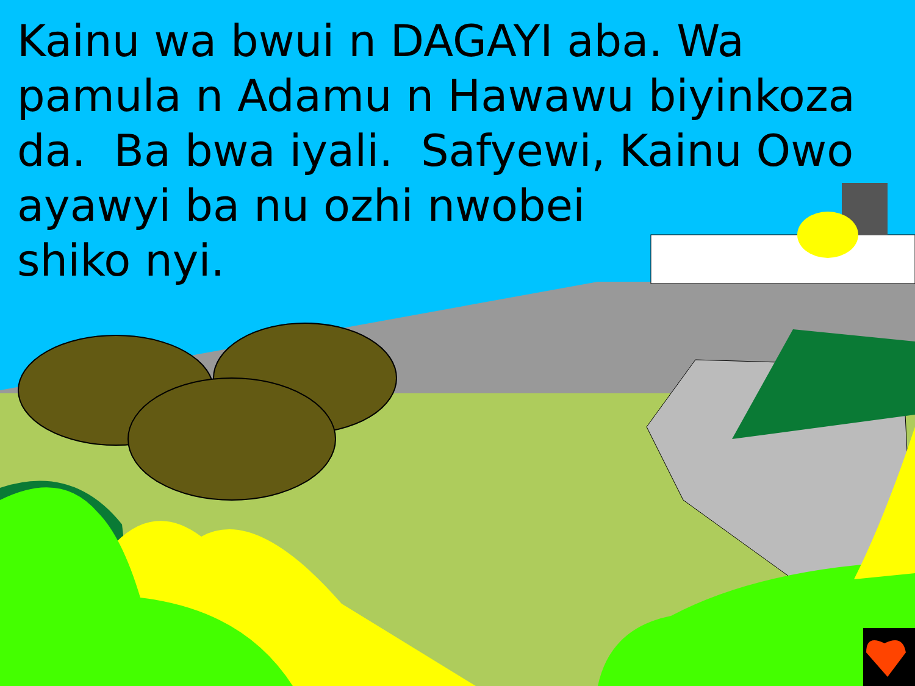Kainu wa bwui n DAGAYI aba. Wa pamula n Adamu n Hawawu biyinkoza da. Ba bwa iyali. Safyewi, Kainu Owo
ayawyi ba nu ozhi nwobei
shiko nyi.